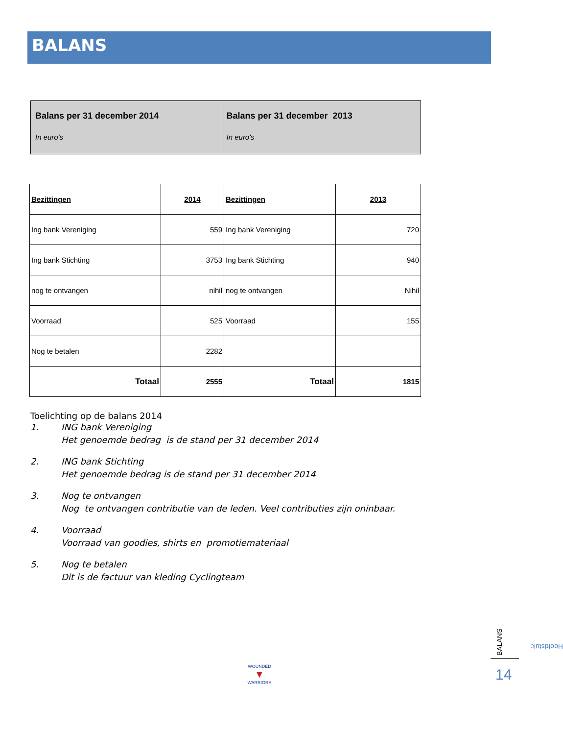BALANS
| Balans per 31 december 2014 In euro's | Balans per 31 december 2013 In euro's |
| Bezittingen | 2014 | Bezittingen | 2013 |
| --- | --- | --- | --- |
| Ing bank Vereniging | 559 | Ing bank Vereniging | 720 |
| Ing bank Stichting | 3753 | Ing bank Stichting | 940 |
| nog te ontvangen | nihil | nog te ontvangen | Nihil |
| Voorraad | 525 | Voorraad | 155 |
| Nog te betalen | 2282 | | |
| Totaal | 2555 | Totaal | 1815 |
Toelichting op de balans 2014
1. ING bank Vereniging
Het genoemde bedrag is de stand per 31 december 2014
2. ING bank Stichting
Het genoemde bedrag is de stand per 31 december 2014
3. Nog te ontvangen
Nog te ontvangen contributie van de leden. Veel contributies zijn oninbaar.
4. Voorraad
Voorraad van goodies, shirts en promotiemateriaal
5. Nog te betalen
Dit is de factuur van kleding Cyclingteam
Hoofdstuk:
BALANS
14
WOUNDED
▼
WARRIORS